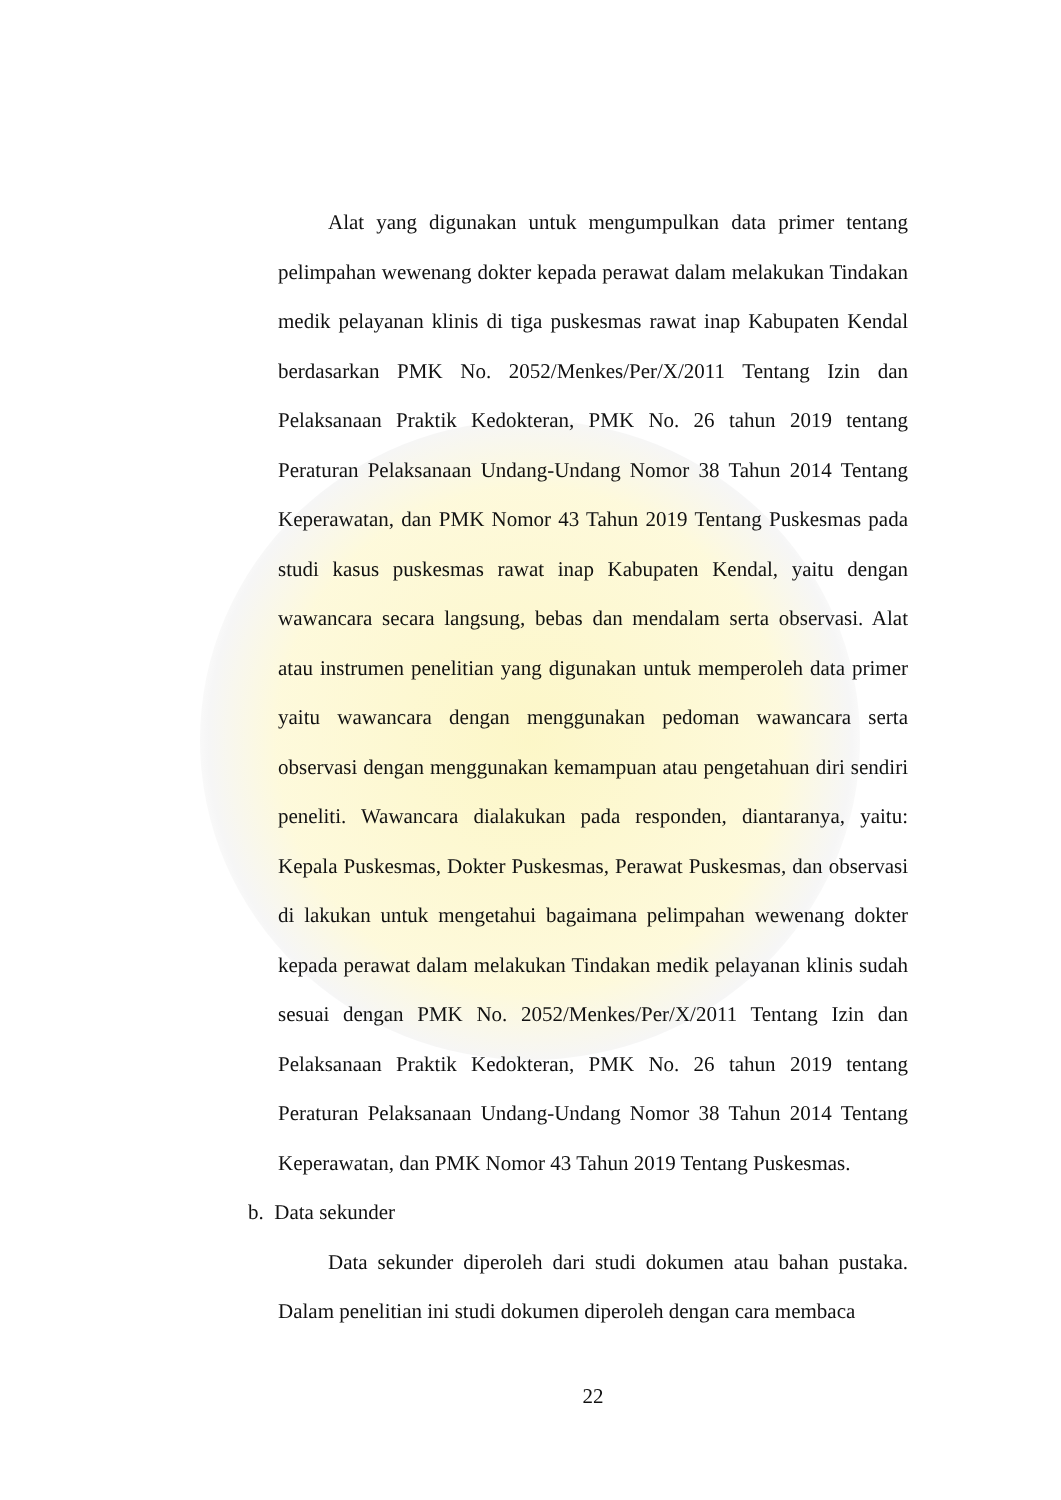Alat yang digunakan untuk mengumpulkan data primer tentang pelimpahan wewenang dokter kepada perawat dalam melakukan Tindakan medik pelayanan klinis di tiga puskesmas rawat inap Kabupaten Kendal berdasarkan PMK No. 2052/Menkes/Per/X/2011 Tentang Izin dan Pelaksanaan Praktik Kedokteran, PMK No. 26 tahun 2019 tentang Peraturan Pelaksanaan Undang-Undang Nomor 38 Tahun 2014 Tentang Keperawatan, dan PMK Nomor 43 Tahun 2019 Tentang Puskesmas pada studi kasus puskesmas rawat inap Kabupaten Kendal, yaitu dengan wawancara secara langsung, bebas dan mendalam serta observasi. Alat atau instrumen penelitian yang digunakan untuk memperoleh data primer yaitu wawancara dengan menggunakan pedoman wawancara serta observasi dengan menggunakan kemampuan atau pengetahuan diri sendiri peneliti. Wawancara dialakukan pada responden, diantaranya, yaitu: Kepala Puskesmas, Dokter Puskesmas, Perawat Puskesmas, dan observasi di lakukan untuk mengetahui bagaimana pelimpahan wewenang dokter kepada perawat dalam melakukan Tindakan medik pelayanan klinis sudah sesuai dengan PMK No. 2052/Menkes/Per/X/2011 Tentang Izin dan Pelaksanaan Praktik Kedokteran, PMK No. 26 tahun 2019 tentang Peraturan Pelaksanaan Undang-Undang Nomor 38 Tahun 2014 Tentang Keperawatan, dan PMK Nomor 43 Tahun 2019 Tentang Puskesmas.
b. Data sekunder
Data sekunder diperoleh dari studi dokumen atau bahan pustaka. Dalam penelitian ini studi dokumen diperoleh dengan cara membaca
22